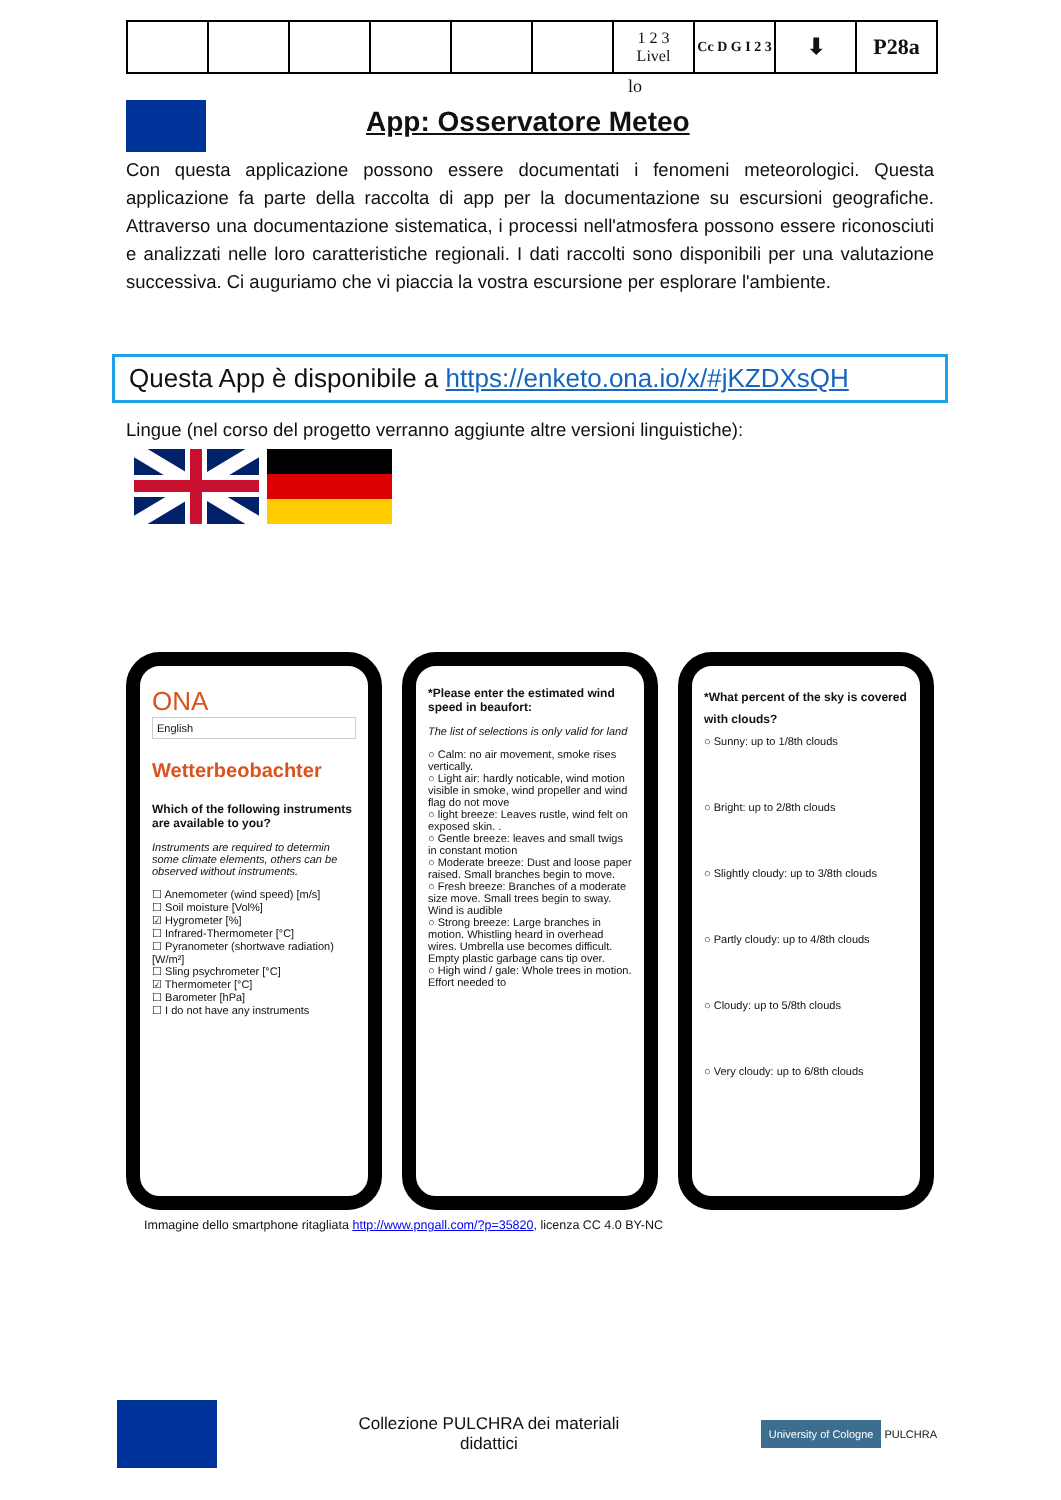| | | | | | | 1 2 3 Livel | Cc D G I 2 3 | ⬇ | P28a |
lo
App: Osservatore Meteo
Con questa applicazione possono essere documentati i fenomeni meteorologici. Questa applicazione fa parte della raccolta di app per la documentazione su escursioni geografiche. Attraverso una documentazione sistematica, i processi nell'atmosfera possono essere riconosciuti e analizzati nelle loro caratteristiche regionali. I dati raccolti sono disponibili per una valutazione successiva. Ci auguriamo che vi piaccia la vostra escursione per esplorare l'ambiente.
Questa App è disponibile a https://enketo.ona.io/x/#jKZDXsQH
Lingue (nel corso del progetto verranno aggiunte altre versioni linguistiche):
ONA
English
Wetterbeobachter
Which of the following instruments are available to you?
Instruments are required to determin some climate elements, others can be observed without instruments.
☐ Anemometer (wind speed) [m/s]
☐ Soil moisture [Vol%]
☑ Hygrometer [%]
☐ Infrared-Thermometer [°C]
☐ Pyranometer (shortwave radiation) [W/m²]
☐ Sling psychrometer [°C]
☑ Thermometer [°C]
☐ Barometer [hPa]
☐ I do not have any instruments
*Please enter the estimated wind speed in beaufort:
The list of selections is only valid for land
○ Calm: no air movement, smoke rises vertically.
○ Light air: hardly noticable, wind motion visible in smoke, wind propeller and wind flag do not move
○ light breeze: Leaves rustle, wind felt on exposed skin. .
○ Gentle breeze: leaves and small twigs in constant motion
○ Moderate breeze: Dust and loose paper raised. Small branches begin to move.
○ Fresh breeze: Branches of a moderate size move. Small trees begin to sway. Wind is audible
○ Strong breeze: Large branches in motion. Whistling heard in overhead wires. Umbrella use becomes difficult. Empty plastic garbage cans tip over.
○ High wind / gale: Whole trees in motion. Effort needed to
*What percent of the sky is covered with clouds?
○ Sunny: up to 1/8th clouds
○ Bright: up to 2/8th clouds
○ Slightly cloudy: up to 3/8th clouds
○ Partly cloudy: up to 4/8th clouds
○ Cloudy: up to 5/8th clouds
○ Very cloudy: up to 6/8th clouds
Immagine dello smartphone ritagliata http://www.pngall.com/?p=35820, licenza CC 4.0 BY-NC
Collezione PULCHRA dei materiali
didattici
University of Cologne PULCHRA